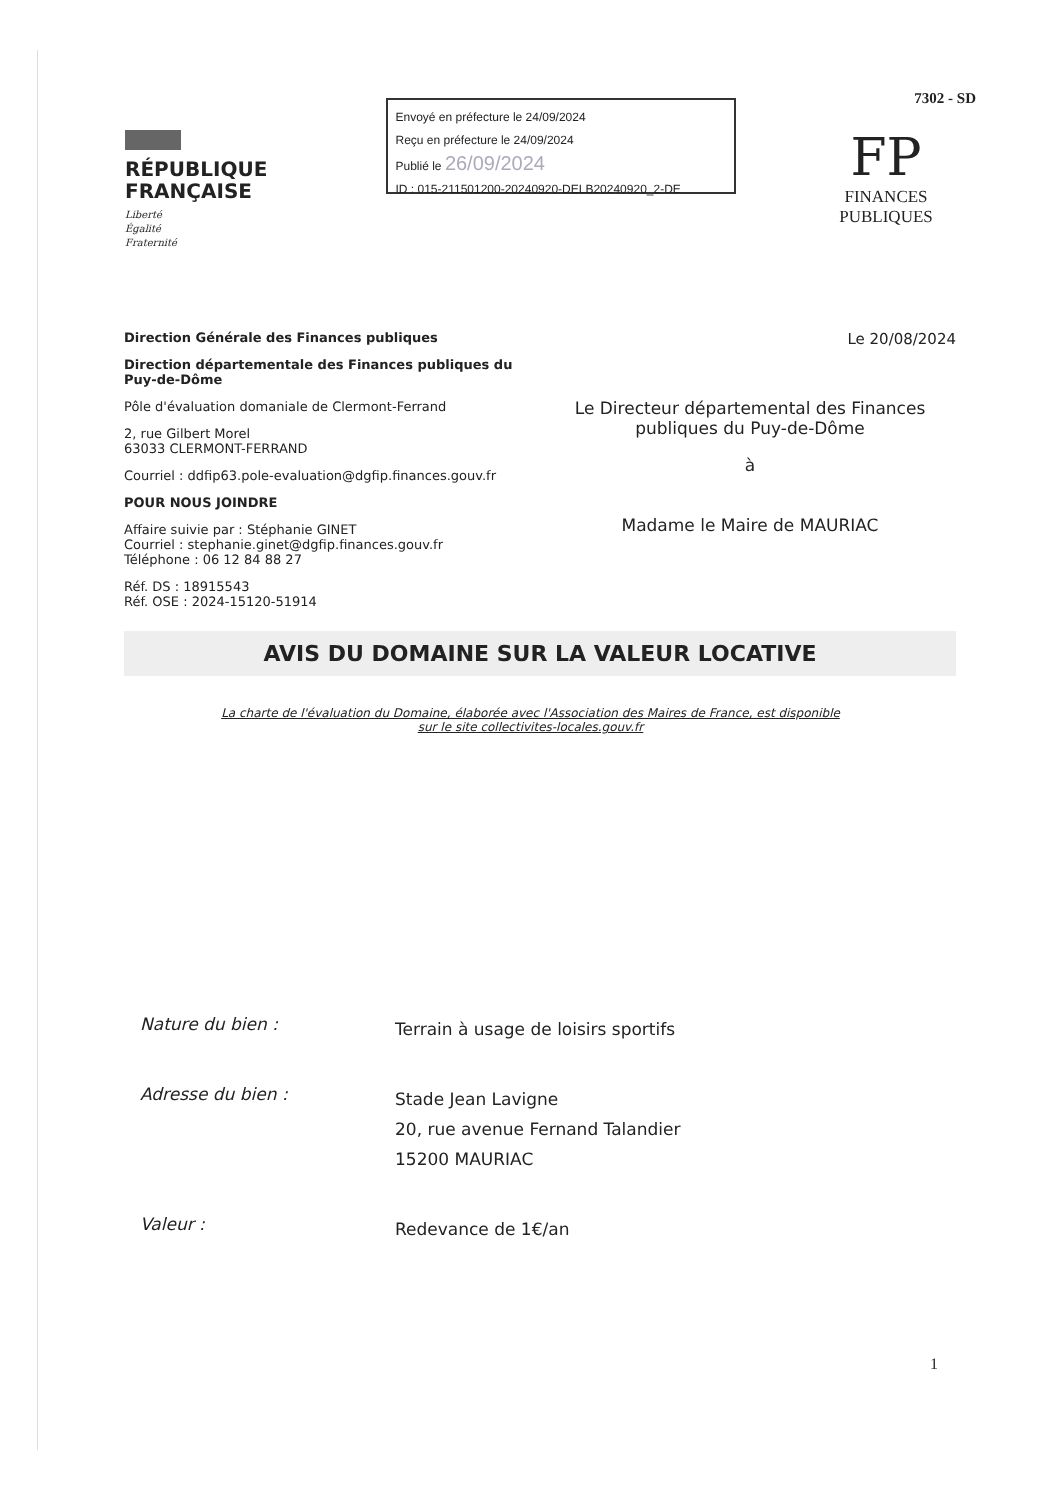RÉPUBLIQUE FRANÇAISE
Liberté
Égalité
Fraternité
Envoyé en préfecture le 24/09/2024
Reçu en préfecture le 24/09/2024
Publié le 26/09/2024
ID : 015-211501200-20240920-DELB20240920_2-DE
7302 - SD
FP
FINANCES PUBLIQUES
Direction Générale des Finances publiques
Direction départementale des Finances publiques du Puy-de-Dôme
Pôle d'évaluation domaniale de Clermont-Ferrand
2, rue Gilbert Morel
63033 CLERMONT-FERRAND
Courriel : ddfip63.pole-evaluation@dgfip.finances.gouv.fr
POUR NOUS JOINDRE
Affaire suivie par : Stéphanie GINET
Courriel : stephanie.ginet@dgfip.finances.gouv.fr
Téléphone : 06 12 84 88 27
Réf. DS : 18915543
Réf. OSE : 2024-15120-51914
Le 20/08/2024
Le Directeur départemental des Finances publiques du Puy-de-Dôme
à
Madame le Maire de MAURIAC
AVIS DU DOMAINE SUR LA VALEUR LOCATIVE
La charte de l'évaluation du Domaine, élaborée avec l'Association des Maires de France, est disponible
sur le site collectivites-locales.gouv.fr
Nature du bien :
Terrain à usage de loisirs sportifs
Adresse du bien :
Stade Jean Lavigne
20, rue avenue Fernand Talandier
15200 MAURIAC
Valeur :
Redevance de 1€/an
1